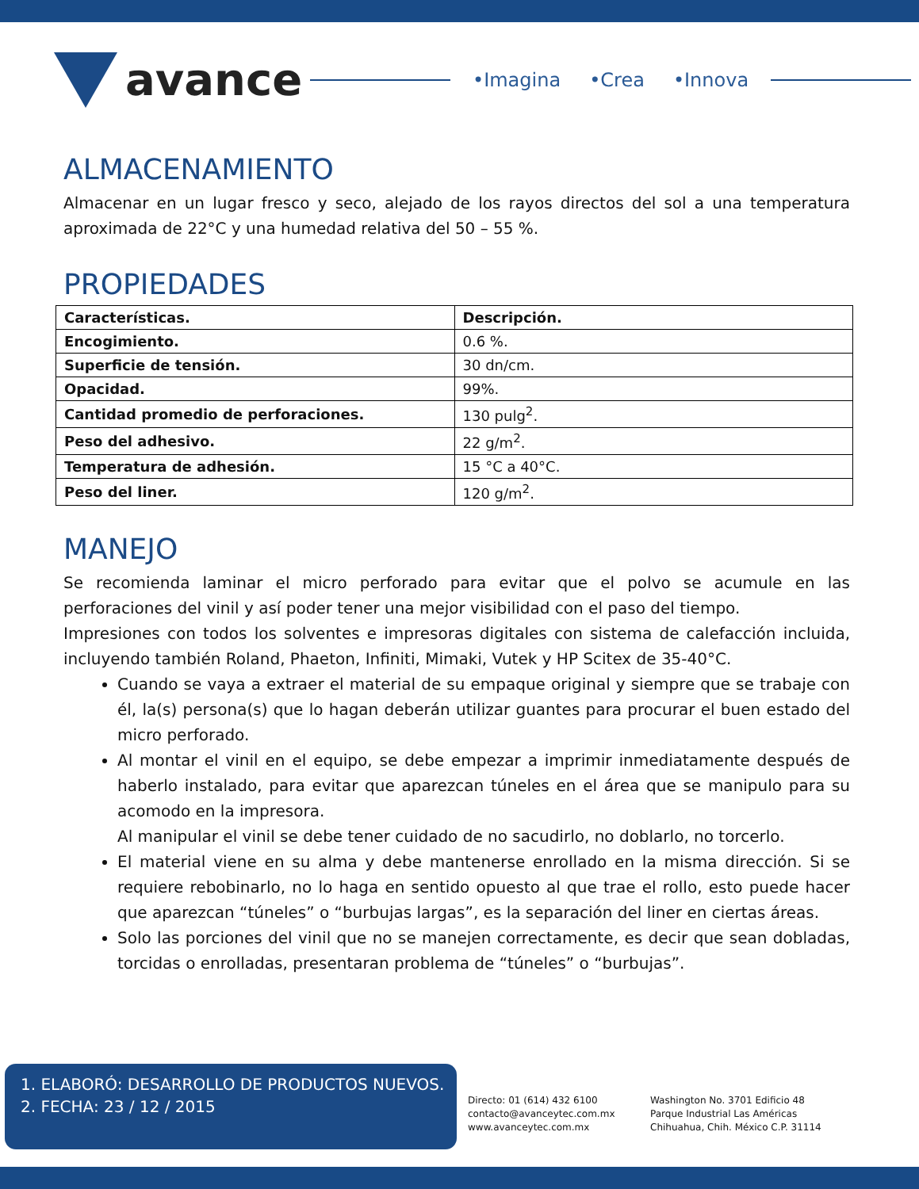avance
•Imagina •Crea •Innova
ALMACENAMIENTO
Almacenar en un lugar fresco y seco, alejado de los rayos directos del sol a una temperatura aproximada de 22°C y una humedad relativa del 50 – 55 %.
PROPIEDADES
| Características. | Descripción. |
| --- | --- |
| Encogimiento. | 0.6 %. |
| Superficie de tensión. | 30 dn/cm. |
| Opacidad. | 99%. |
| Cantidad promedio de perforaciones. | 130 pulg<sup>2</sup>. |
| Peso del adhesivo. | 22 g/m<sup>2</sup>. |
| Temperatura de adhesión. | 15 °C a 40°C. |
| Peso del liner. | 120 g/m<sup>2</sup>. |
MANEJO
Se recomienda laminar el micro perforado para evitar que el polvo se acumule en las perforaciones del vinil y así poder tener una mejor visibilidad con el paso del tiempo.
Impresiones con todos los solventes e impresoras digitales con sistema de calefacción incluida, incluyendo también Roland, Phaeton, Infiniti, Mimaki, Vutek y HP Scitex de 35-40°C.
Cuando se vaya a extraer el material de su empaque original y siempre que se trabaje con él, la(s) persona(s) que lo hagan deberán utilizar guantes para procurar el buen estado del micro perforado.
Al montar el vinil en el equipo, se debe empezar a imprimir inmediatamente después de haberlo instalado, para evitar que aparezcan túneles en el área que se manipulo para su acomodo en la impresora.
Al manipular el vinil se debe tener cuidado de no sacudirlo, no doblarlo, no torcerlo.
El material viene en su alma y debe mantenerse enrollado en la misma dirección. Si se requiere rebobinarlo, no lo haga en sentido opuesto al que trae el rollo, esto puede hacer que aparezcan “túneles” o “burbujas largas”, es la separación del liner en ciertas áreas.
Solo las porciones del vinil que no se manejen correctamente, es decir que sean dobladas, torcidas o enrolladas, presentaran problema de “túneles” o “burbujas”.
1. ELABORÓ: DESARROLLO DE PRODUCTOS NUEVOS.
2. FECHA: 23 / 12 / 2015
Directo: 01 (614) 432 6100
contacto@avanceytec.com.mx
www.avanceytec.com.mx
Washington No. 3701 Edificio 48
Parque Industrial Las Américas
Chihuahua, Chih. México C.P. 31114